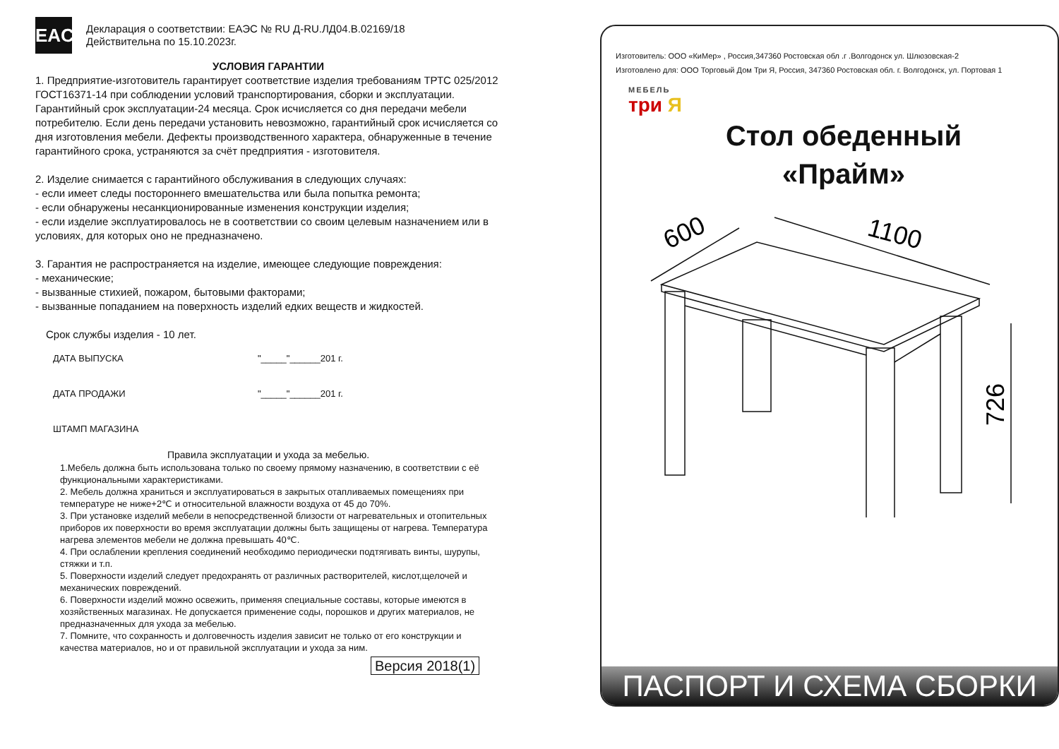EAC
Декларация о соответствии: ЕАЭС № RU Д-RU.ЛД04.В.02169/18
Действительна по 15.10.2023г.
УСЛОВИЯ ГАРАНТИИ
1. Предприятие-изготовитель гарантирует соответствие изделия требованиям ТРТС 025/2012 ГОСТ16371-14 при соблюдении условий транспортирования, сборки и эксплуатации.
Гарантийный срок эксплуатации-24 месяца. Срок исчисляется со дня передачи мебели потребителю. Если день передачи установить невозможно, гарантийный срок исчисляется со дня изготовления мебели. Дефекты производственного характера, обнаруженные в течение гарантийного срока, устраняются за счёт предприятия - изготовителя.
2. Изделие снимается с гарантийного обслуживания в следующих случаях:
- если имеет следы постороннего вмешательства или была попытка ремонта;
- если обнаружены несанкционированные изменения конструкции изделия;
- если изделие эксплуатировалось не в соответствии со своим целевым назначением или в условиях, для которых оно не предназначено.
3. Гарантия не распространяется на изделие, имеющее следующие повреждения:
- механические;
- вызванные стихией, пожаром, бытовыми факторами;
- вызванные попаданием на поверхность изделий едких веществ и жидкостей.
Срок службы изделия - 10 лет.
ДАТА ВЫПУСКА "_____"______201 г.
ДАТА ПРОДАЖИ "_____"______201 г.
ШТАМП МАГАЗИНА
Правила эксплуатации и ухода за мебелью.
1.Мебель должна быть использована только по своему прямому назначению, в соответствии с её функциональными характеристиками.
2. Мебель должна храниться и эксплуатироваться в закрытых отапливаемых помещениях при температуре не ниже+2℃ и относительной влажности воздуха от 45 до 70%.
3. При установке изделий мебели в непосредственной близости от нагревательных и отопительных приборов их поверхности во время эксплуатации должны быть защищены от нагрева. Температура нагрева элементов мебели не должна превышать 40℃.
4. При ослаблении крепления соединений необходимо периодически подтягивать винты, шурупы, стяжки и т.п.
5. Поверхности изделий следует предохранять от различных растворителей, кислот,щелочей и механических повреждений.
6. Поверхности изделий можно освежить, применяя специальные составы, которые имеются в хозяйственных магазинах. Не допускается применение соды, порошков и других материалов, не предназначенных для ухода за мебелью.
7. Помните, что сохранность и долговечность изделия зависит не только от его конструкции и качества материалов, но и от правильной эксплуатации и ухода за ним.
Версия 2018(1)
Изготовитель: ООО «КиМер» , Россия,347360 Ростовская обл .г .Волгодонск ул. Шлюзовская-2
Изготовлено для: ООО Торговый Дом Три Я, Россия, 347360 Ростовская обл. г. Волгодонск, ул. Портовая 1
МЕБЕЛЬ
три Я
Стол обеденный
«Прайм»
600
1100
726
ПАСПОРТ И СХЕМА СБОРКИ